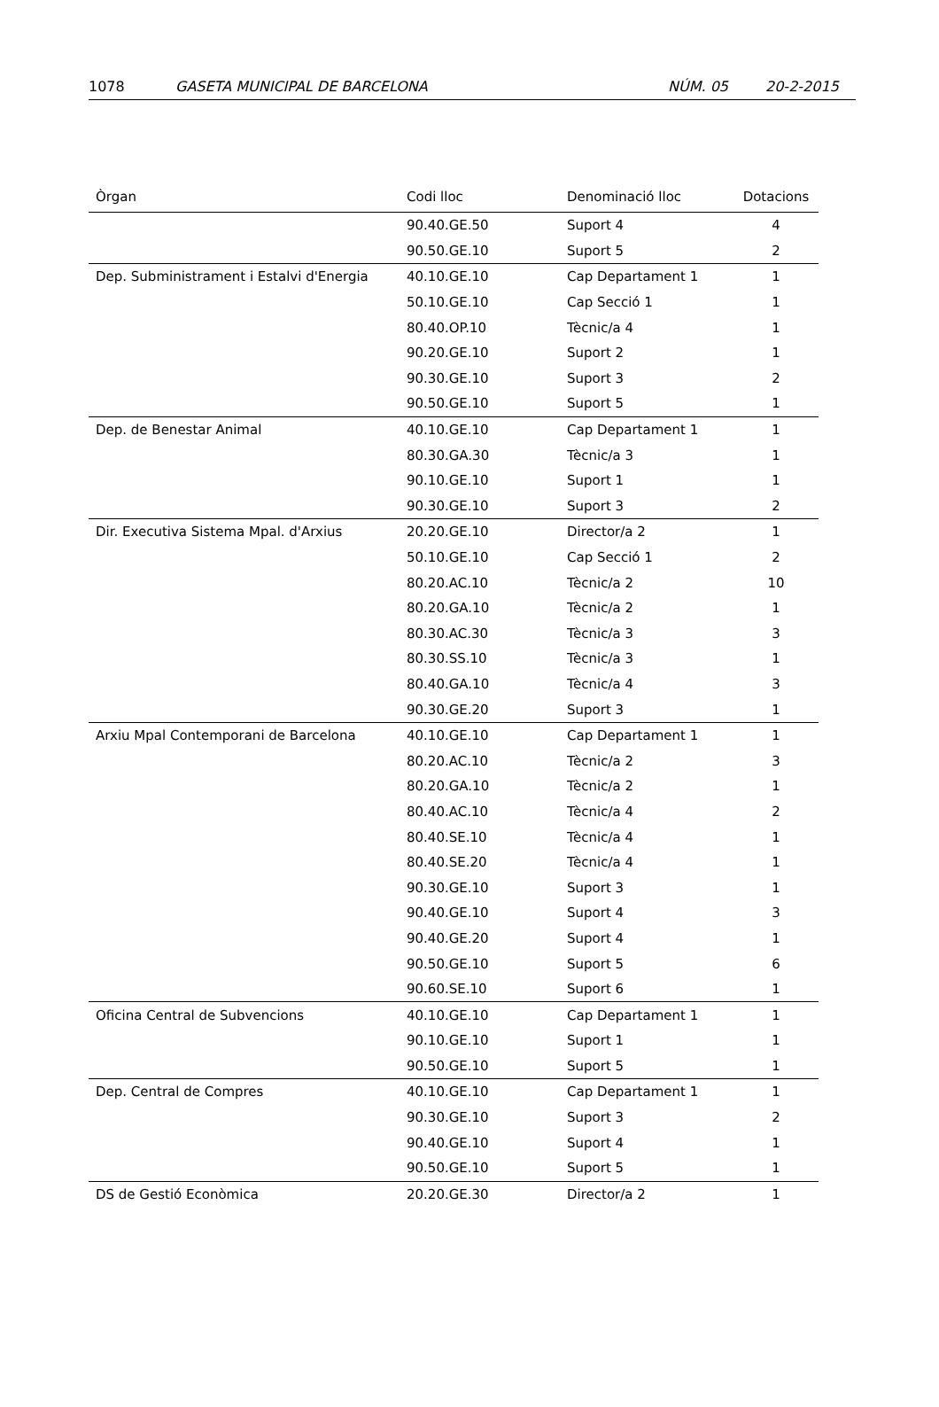1078 GASETA MUNICIPAL DE BARCELONA NÚM. 05 20-2-2015
| Òrgan | Codi lloc | Denominació lloc | Dotacions |
| --- | --- | --- | --- |
| | 90.40.GE.50 | Suport 4 | 4 |
| | 90.50.GE.10 | Suport 5 | 2 |
| Dep. Subministrament i Estalvi d'Energia | 40.10.GE.10 | Cap Departament 1 | 1 |
| | 50.10.GE.10 | Cap Secció 1 | 1 |
| | 80.40.OP.10 | Tècnic/a 4 | 1 |
| | 90.20.GE.10 | Suport 2 | 1 |
| | 90.30.GE.10 | Suport 3 | 2 |
| | 90.50.GE.10 | Suport 5 | 1 |
| Dep. de Benestar Animal | 40.10.GE.10 | Cap Departament 1 | 1 |
| | 80.30.GA.30 | Tècnic/a 3 | 1 |
| | 90.10.GE.10 | Suport 1 | 1 |
| | 90.30.GE.10 | Suport 3 | 2 |
| Dir. Executiva Sistema Mpal. d'Arxius | 20.20.GE.10 | Director/a 2 | 1 |
| | 50.10.GE.10 | Cap Secció 1 | 2 |
| | 80.20.AC.10 | Tècnic/a 2 | 10 |
| | 80.20.GA.10 | Tècnic/a 2 | 1 |
| | 80.30.AC.30 | Tècnic/a 3 | 3 |
| | 80.30.SS.10 | Tècnic/a 3 | 1 |
| | 80.40.GA.10 | Tècnic/a 4 | 3 |
| | 90.30.GE.20 | Suport 3 | 1 |
| Arxiu Mpal Contemporani de Barcelona | 40.10.GE.10 | Cap Departament 1 | 1 |
| | 80.20.AC.10 | Tècnic/a 2 | 3 |
| | 80.20.GA.10 | Tècnic/a 2 | 1 |
| | 80.40.AC.10 | Tècnic/a 4 | 2 |
| | 80.40.SE.10 | Tècnic/a 4 | 1 |
| | 80.40.SE.20 | Tècnic/a 4 | 1 |
| | 90.30.GE.10 | Suport 3 | 1 |
| | 90.40.GE.10 | Suport 4 | 3 |
| | 90.40.GE.20 | Suport 4 | 1 |
| | 90.50.GE.10 | Suport 5 | 6 |
| | 90.60.SE.10 | Suport 6 | 1 |
| Oficina Central de Subvencions | 40.10.GE.10 | Cap Departament 1 | 1 |
| | 90.10.GE.10 | Suport 1 | 1 |
| | 90.50.GE.10 | Suport 5 | 1 |
| Dep. Central de Compres | 40.10.GE.10 | Cap Departament 1 | 1 |
| | 90.30.GE.10 | Suport 3 | 2 |
| | 90.40.GE.10 | Suport 4 | 1 |
| | 90.50.GE.10 | Suport 5 | 1 |
| DS de Gestió Econòmica | 20.20.GE.30 | Director/a 2 | 1 |